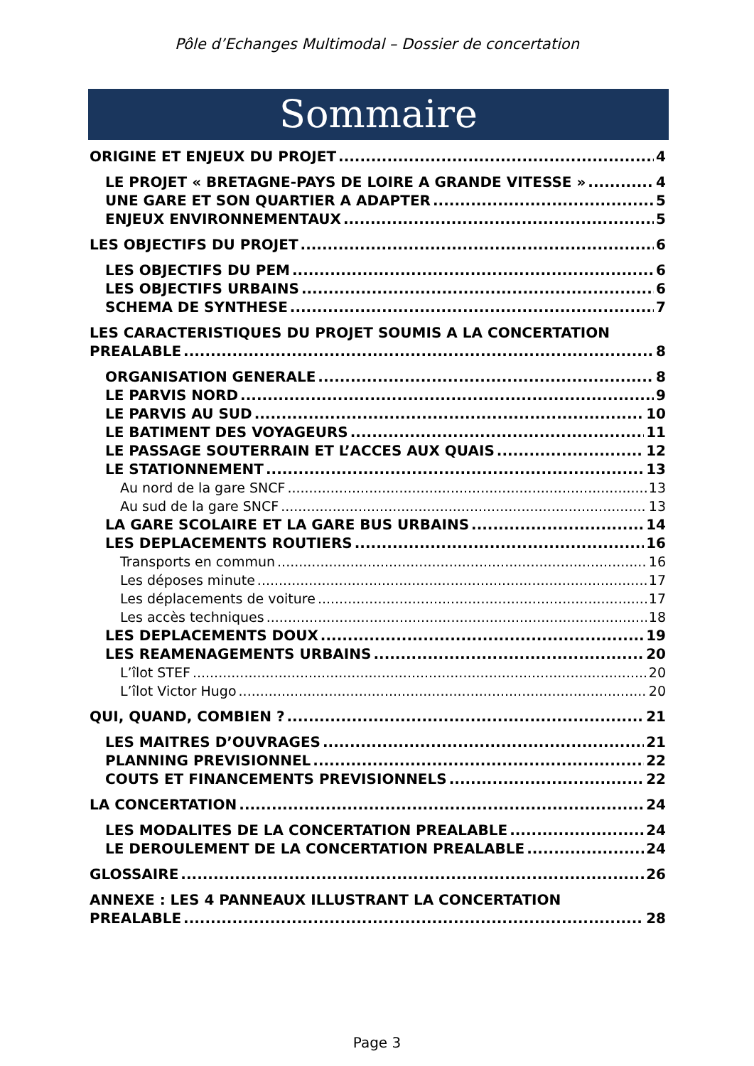Pôle d’Echanges Multimodal – Dossier de concertation
Sommaire
ORIGINE ET ENJEUX DU PROJET 4
LE PROJET « BRETAGNE-PAYS DE LOIRE A GRANDE VITESSE » 4
UNE GARE ET SON QUARTIER A ADAPTER 5
ENJEUX ENVIRONNEMENTAUX 5
LES OBJECTIFS DU PROJET 6
LES OBJECTIFS DU PEM 6
LES OBJECTIFS URBAINS 6
SCHEMA DE SYNTHESE 7
LES CARACTERISTIQUES DU PROJET SOUMIS A LA CONCERTATION
PREALABLE 8
ORGANISATION GENERALE 8
LE PARVIS NORD 9
LE PARVIS AU SUD 10
LE BATIMENT DES VOYAGEURS 11
LE PASSAGE SOUTERRAIN ET L’ACCES AUX QUAIS 12
LE STATIONNEMENT 13
Au nord de la gare SNCF 13
Au sud de la gare SNCF 13
LA GARE SCOLAIRE ET LA GARE BUS URBAINS 14
LES DEPLACEMENTS ROUTIERS 16
Transports en commun 16
Les déposes minute 17
Les déplacements de voiture 17
Les accès techniques 18
LES DEPLACEMENTS DOUX 19
LES REAMENAGEMENTS URBAINS 20
L’îlot STEF 20
L’îlot Victor Hugo 20
QUI, QUAND, COMBIEN ? 21
LES MAITRES D’OUVRAGES 21
PLANNING PREVISIONNEL 22
COUTS ET FINANCEMENTS PREVISIONNELS 22
LA CONCERTATION 24
LES MODALITES DE LA CONCERTATION PREALABLE 24
LE DEROULEMENT DE LA CONCERTATION PREALABLE 24
GLOSSAIRE 26
ANNEXE : LES 4 PANNEAUX ILLUSTRANT LA CONCERTATION
PREALABLE 28
Page 3